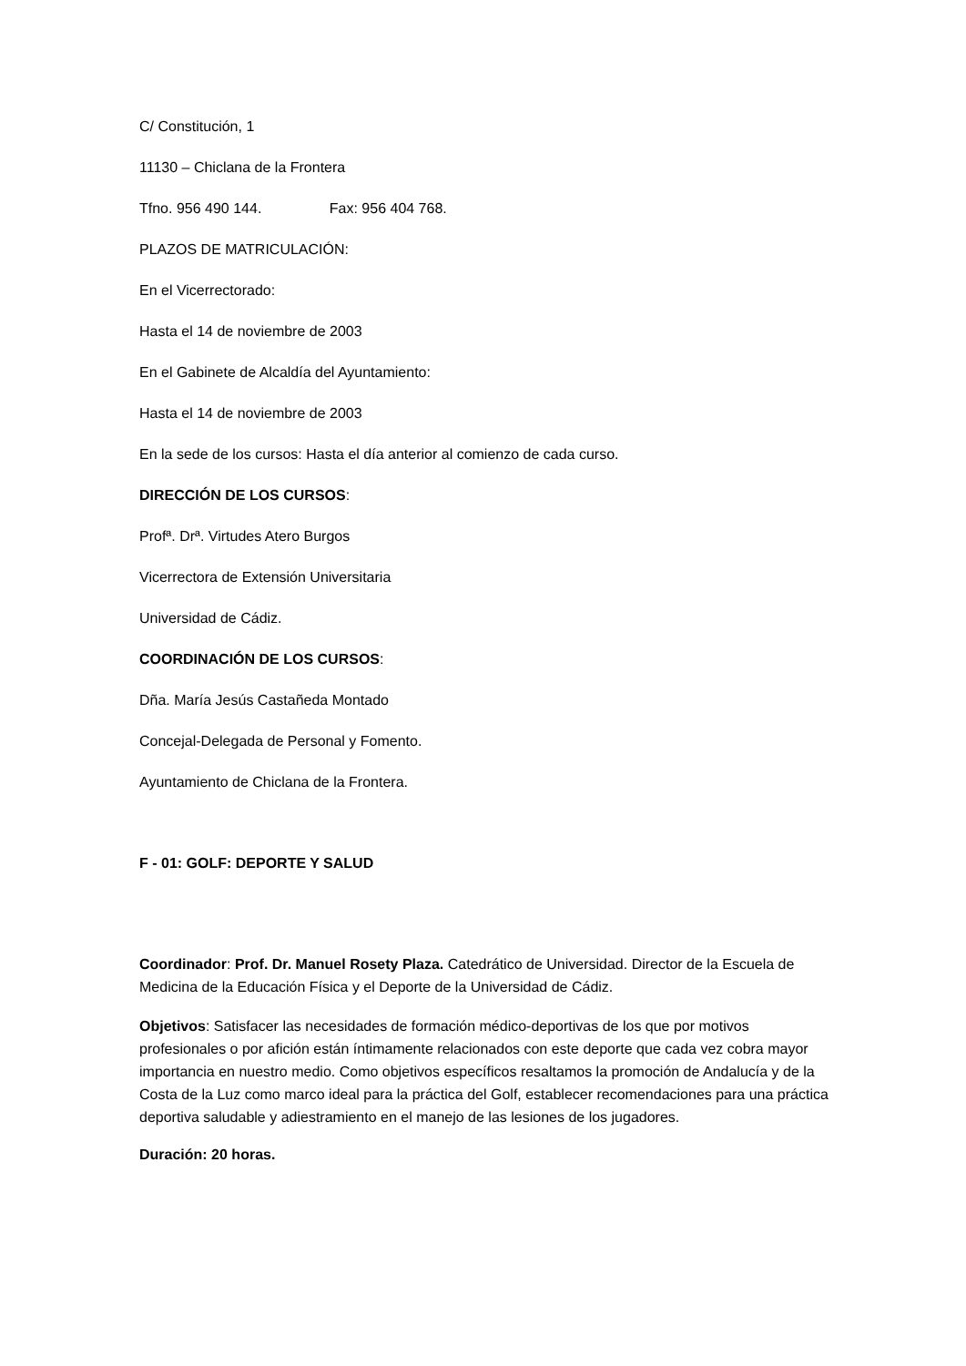C/ Constitución, 1
11130 – Chiclana de la Frontera
Tfno. 956 490 144. Fax: 956 404 768.
PLAZOS DE MATRICULACIÓN:
En el Vicerrectorado:
Hasta el 14 de noviembre de 2003
En el Gabinete de Alcaldía del Ayuntamiento:
Hasta el 14 de noviembre de 2003
En la sede de los cursos: Hasta el día anterior al comienzo de cada curso.
DIRECCIÓN DE LOS CURSOS:
Profª. Drª. Virtudes Atero Burgos
Vicerrectora de Extensión Universitaria
Universidad de Cádiz.
COORDINACIÓN DE LOS CURSOS:
Dña. María Jesús Castañeda Montado
Concejal-Delegada de Personal y Fomento.
Ayuntamiento de Chiclana de la Frontera.
F - 01: GOLF: DEPORTE Y SALUD
Coordinador: Prof. Dr. Manuel Rosety Plaza. Catedrático de Universidad. Director de la Escuela de Medicina de la Educación Física y el Deporte de la Universidad de Cádiz.
Objetivos: Satisfacer las necesidades de formación médico-deportivas de los que por motivos profesionales o por afición están íntimamente relacionados con este deporte que cada vez cobra mayor importancia en nuestro medio. Como objetivos específicos resaltamos la promoción de Andalucía y de la Costa de la Luz como marco ideal para la práctica del Golf, establecer recomendaciones para una práctica deportiva saludable y adiestramiento en el manejo de las lesiones de los jugadores.
Duración: 20 horas.